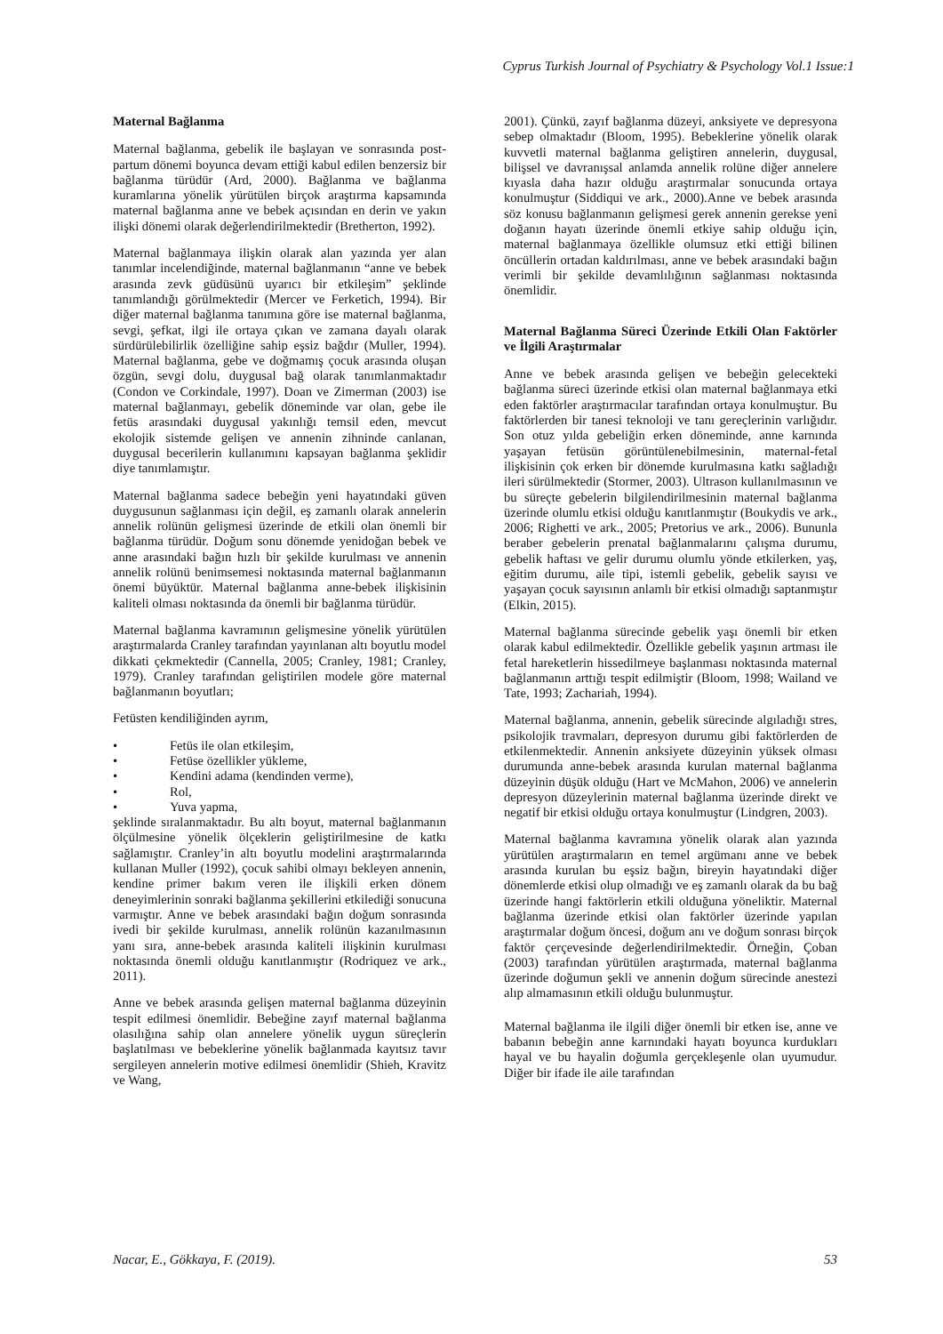Cyprus Turkish Journal of Psychiatry & Psychology Vol.1 Issue:1
Maternal Bağlanma
Maternal bağlanma, gebelik ile başlayan ve sonrasında post-partum dönemi boyunca devam ettiği kabul edilen benzersiz bir bağlanma türüdür (Ard, 2000). Bağlanma ve bağlanma kuramlarına yönelik yürütülen birçok araştırma kapsamında maternal bağlanma anne ve bebek açısından en derin ve yakın ilişki dönemi olarak değerlendirilmektedir (Bretherton, 1992).
Maternal bağlanmaya ilişkin olarak alan yazında yer alan tanımlar incelendiğinde, maternal bağlanmanın “anne ve bebek arasında zevk güdüsünü uyarıcı bir etkileşim” şeklinde tanımlandığı görülmektedir (Mercer ve Ferketich, 1994). Bir diğer maternal bağlanma tanımına göre ise maternal bağlanma, sevgi, şefkat, ilgi ile ortaya çıkan ve zamana dayalı olarak sürdürülebilirlik özelliğine sahip eşsiz bağdır (Muller, 1994). Maternal bağlanma, gebe ve doğmamış çocuk arasında oluşan özgün, sevgi dolu, duygusal bağ olarak tanımlanmaktadır (Condon ve Corkindale, 1997). Doan ve Zimerman (2003) ise maternal bağlanmayı, gebelik döneminde var olan, gebe ile fetüs arasındaki duygusal yakınlığı temsil eden, mevcut ekolojik sistemde gelişen ve annenin zihninde canlanan, duygusal becerilerin kullanımını kapsayan bağlanma şeklidir diye tanımlamıştır.
Maternal bağlanma sadece bebeğin yeni hayatındaki güven duygusunun sağlanması için değil, eş zamanlı olarak annelerin annelik rolünün gelişmesi üzerinde de etkili olan önemli bir bağlanma türüdür. Doğum sonu dönemde yenidoğan bebek ve anne arasındaki bağın hızlı bir şekilde kurulması ve annenin annelik rolünü benimsemesi noktasında maternal bağlanmanın önemi büyüktür. Maternal bağlanma anne-bebek ilişkisinin kaliteli olması noktasında da önemli bir bağlanma türüdür.
Maternal bağlanma kavramının gelişmesine yönelik yürütülen araştırmalarda Cranley tarafından yayınlanan altı boyutlu model dikkati çekmektedir (Cannella, 2005; Cranley, 1981; Cranley, 1979). Cranley tarafından geliştirilen modele göre maternal bağlanmanın boyutları;
Fetüsten kendiliğinden ayrım,
• Fetüs ile olan etkileşim,
• Fetüse özellikler yükleme,
• Kendini adama (kendinden verme),
• Rol,
• Yuva yapma,
şeklinde sıralanmaktadır. Bu altı boyut, maternal bağlanmanın ölçülmesine yönelik ölçeklerin geliştirilmesine de katkı sağlamıştır. Cranley’in altı boyutlu modelini araştırmalarında kullanan Muller (1992), çocuk sahibi olmayı bekleyen annenin, kendine primer bakım veren ile ilişkili erken dönem deneyimlerinin sonraki bağlanma şekillerini etkilediği sonucuna varmıştır. Anne ve bebek arasındaki bağın doğum sonrasında ivedi bir şekilde kurulması, annelik rolünün kazanılmasının yanı sıra, anne-bebek arasında kaliteli ilişkinin kurulması noktasında önemli olduğu kanıtlanmıştır (Rodriquez ve ark., 2011).
Anne ve bebek arasında gelişen maternal bağlanma düzeyinin tespit edilmesi önemlidir. Bebeğine zayıf maternal bağlanma olasılığına sahip olan annelere yönelik uygun süreçlerin başlatılması ve bebeklerine yönelik bağlanmada kayıtsız tavır sergileyen annelerin motive edilmesi önemlidir (Shieh, Kravitz ve Wang,
2001). Çünkü, zayıf bağlanma düzeyi, anksiyete ve depresyona sebep olmaktadır (Bloom, 1995). Bebeklerine yönelik olarak kuvvetli maternal bağlanma geliştiren annelerin, duygusal, bilişsel ve davranışsal anlamda annelik rolüne diğer annelere kıyasla daha hazır olduğu araştırmalar sonucunda ortaya konulmuştur (Siddiqui ve ark., 2000).Anne ve bebek arasında söz konusu bağlanmanın gelişmesi gerek annenin gerekse yeni doğanın hayatı üzerinde önemli etkiye sahip olduğu için, maternal bağlanmaya özellikle olumsuz etki ettiği bilinen öncüllerin ortadan kaldırılması, anne ve bebek arasındaki bağın verimli bir şekilde devamlılığının sağlanması noktasında önemlidir.
Maternal Bağlanma Süreci Üzerinde Etkili Olan Faktörler ve İlgili Araştırmalar
Anne ve bebek arasında gelişen ve bebeğin gelecekteki bağlanma süreci üzerinde etkisi olan maternal bağlanmaya etki eden faktörler araştırmacılar tarafından ortaya konulmuştur. Bu faktörlerden bir tanesi teknoloji ve tanı gereçlerinin varlığıdır. Son otuz yılda gebeliğin erken döneminde, anne karnında yaşayan fetüsün görüntülenebilmesinin, maternal-fetal ilişkisinin çok erken bir dönemde kurulmasına katkı sağladığı ileri sürülmektedir (Stormer, 2003). Ultrason kullanılmasının ve bu süreçte gebelerin bilgilendirilmesinin maternal bağlanma üzerinde olumlu etkisi olduğu kanıtlanmıştır (Boukydis ve ark., 2006; Righetti ve ark., 2005; Pretorius ve ark., 2006). Bununla beraber gebelerin prenatal bağlanmalarını çalışma durumu, gebelik haftası ve gelir durumu olumlu yönde etkilerken, yaş, eğitim durumu, aile tipi, istemli gebelik, gebelik sayısı ve yaşayan çocuk sayısının anlamlı bir etkisi olmadığı saptanmıştır (Elkin, 2015).
Maternal bağlanma sürecinde gebelik yaşı önemli bir etken olarak kabul edilmektedir. Özellikle gebelik yaşının artması ile fetal hareketlerin hissedilmeye başlanması noktasında maternal bağlanmanın arttığı tespit edilmiştir (Bloom, 1998; Wailand ve Tate, 1993; Zachariah, 1994).
Maternal bağlanma, annenin, gebelik sürecinde algıladığı stres, psikolojik travmaları, depresyon durumu gibi faktörlerden de etkilenmektedir. Annenin anksiyete düzeyinin yüksek olması durumunda anne-bebek arasında kurulan maternal bağlanma düzeyinin düşük olduğu (Hart ve McMahon, 2006) ve annelerin depresyon düzeylerinin maternal bağlanma üzerinde direkt ve negatif bir etkisi olduğu ortaya konulmuştur (Lindgren, 2003).
Maternal bağlanma kavramına yönelik olarak alan yazında yürütülen araştırmaların en temel argümanı anne ve bebek arasında kurulan bu eşsiz bağın, bireyin hayatındaki diğer dönemlerde etkisi olup olmadığı ve eş zamanlı olarak da bu bağ üzerinde hangi faktörlerin etkili olduğuna yöneliktir. Maternal bağlanma üzerinde etkisi olan faktörler üzerinde yapılan araştırmalar doğum öncesi, doğum anı ve doğum sonrası birçok faktör çerçevesinde değerlendirilmektedir. Örneğin, Çoban (2003) tarafından yürütülen araştırmada, maternal bağlanma üzerinde doğumun şekli ve annenin doğum sürecinde anestezi alıp almamasının etkili olduğu bulunmuştur.
Maternal bağlanma ile ilgili diğer önemli bir etken ise, anne ve babanın bebeğin anne karnındaki hayatı boyunca kurdukları hayal ve bu hayalin doğumla gerçekleşenle olan uyumudur. Diğer bir ifade ile aile tarafından
Nacar, E., Gökkaya, F. (2019). 53